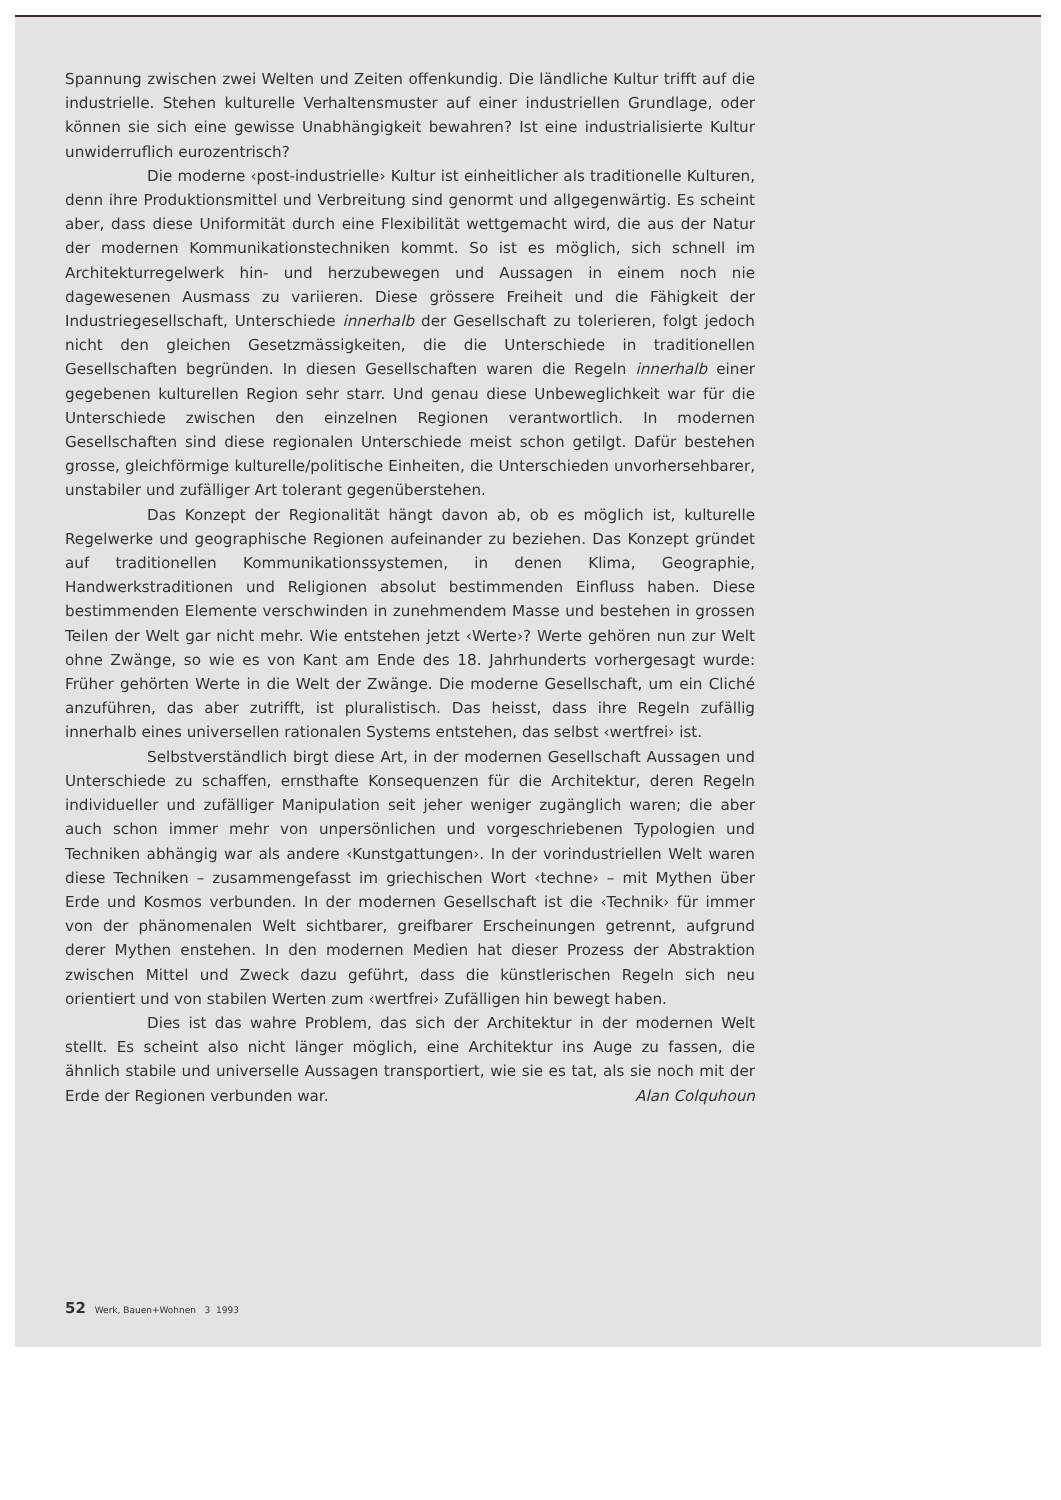Spannung zwischen zwei Welten und Zeiten offenkundig. Die ländliche Kultur trifft auf die industrielle. Stehen kulturelle Verhaltensmuster auf einer industriellen Grundlage, oder können sie sich eine gewisse Unabhängigkeit bewahren? Ist eine industrialisierte Kultur unwiderruflich eurozentrisch?
Die moderne ‹post-industrielle› Kultur ist einheitlicher als traditionelle Kulturen, denn ihre Produktionsmittel und Verbreitung sind genormt und allgegenwärtig. Es scheint aber, dass diese Uniformität durch eine Flexibilität wettgemacht wird, die aus der Natur der modernen Kommunikationstechniken kommt. So ist es möglich, sich schnell im Architekturregelwerk hin- und herzubewegen und Aussagen in einem noch nie dagewesenen Ausmass zu variieren. Diese grössere Freiheit und die Fähigkeit der Industriegesellschaft, Unterschiede innerhalb der Gesellschaft zu tolerieren, folgt jedoch nicht den gleichen Gesetzmässigkeiten, die die Unterschiede in traditionellen Gesellschaften begründen. In diesen Gesellschaften waren die Regeln innerhalb einer gegebenen kulturellen Region sehr starr. Und genau diese Unbeweglichkeit war für die Unterschiede zwischen den einzelnen Regionen verantwortlich. In modernen Gesellschaften sind diese regionalen Unterschiede meist schon getilgt. Dafür bestehen grosse, gleichförmige kulturelle/politische Einheiten, die Unterschieden unvorhersehbarer, unstabiler und zufälliger Art tolerant gegenüberstehen.
Das Konzept der Regionalität hängt davon ab, ob es möglich ist, kulturelle Regelwerke und geographische Regionen aufeinander zu beziehen. Das Konzept gründet auf traditionellen Kommunikationssystemen, in denen Klima, Geographie, Handwerkstraditionen und Religionen absolut bestimmenden Einfluss haben. Diese bestimmenden Elemente verschwinden in zunehmendem Masse und bestehen in grossen Teilen der Welt gar nicht mehr. Wie entstehen jetzt ‹Werte›? Werte gehören nun zur Welt ohne Zwänge, so wie es von Kant am Ende des 18. Jahrhunderts vorhergesagt wurde: Früher gehörten Werte in die Welt der Zwänge. Die moderne Gesellschaft, um ein Cliché anzuführen, das aber zutrifft, ist pluralistisch. Das heisst, dass ihre Regeln zufällig innerhalb eines universellen rationalen Systems entstehen, das selbst ‹wertfrei› ist.
Selbstverständlich birgt diese Art, in der modernen Gesellschaft Aussagen und Unterschiede zu schaffen, ernsthafte Konsequenzen für die Architektur, deren Regeln individueller und zufälliger Manipulation seit jeher weniger zugänglich waren; die aber auch schon immer mehr von unpersönlichen und vorgeschriebenen Typologien und Techniken abhängig war als andere ‹Kunstgattungen›. In der vorindustriellen Welt waren diese Techniken – zusammengefasst im griechischen Wort ‹techne› – mit Mythen über Erde und Kosmos verbunden. In der modernen Gesellschaft ist die ‹Technik› für immer von der phänomenalen Welt sichtbarer, greifbarer Erscheinungen getrennt, aufgrund derer Mythen enstehen. In den modernen Medien hat dieser Prozess der Abstraktion zwischen Mittel und Zweck dazu geführt, dass die künstlerischen Regeln sich neu orientiert und von stabilen Werten zum ‹wertfrei› Zufälligen hin bewegt haben.
Dies ist das wahre Problem, das sich der Architektur in der modernen Welt stellt. Es scheint also nicht länger möglich, eine Architektur ins Auge zu fassen, die ähnlich stabile und universelle Aussagen transportiert, wie sie es tat, als sie noch mit der Erde der Regionen verbunden war. Alan Colquhoun
52 Werk, Bauen+Wohnen 3 1993